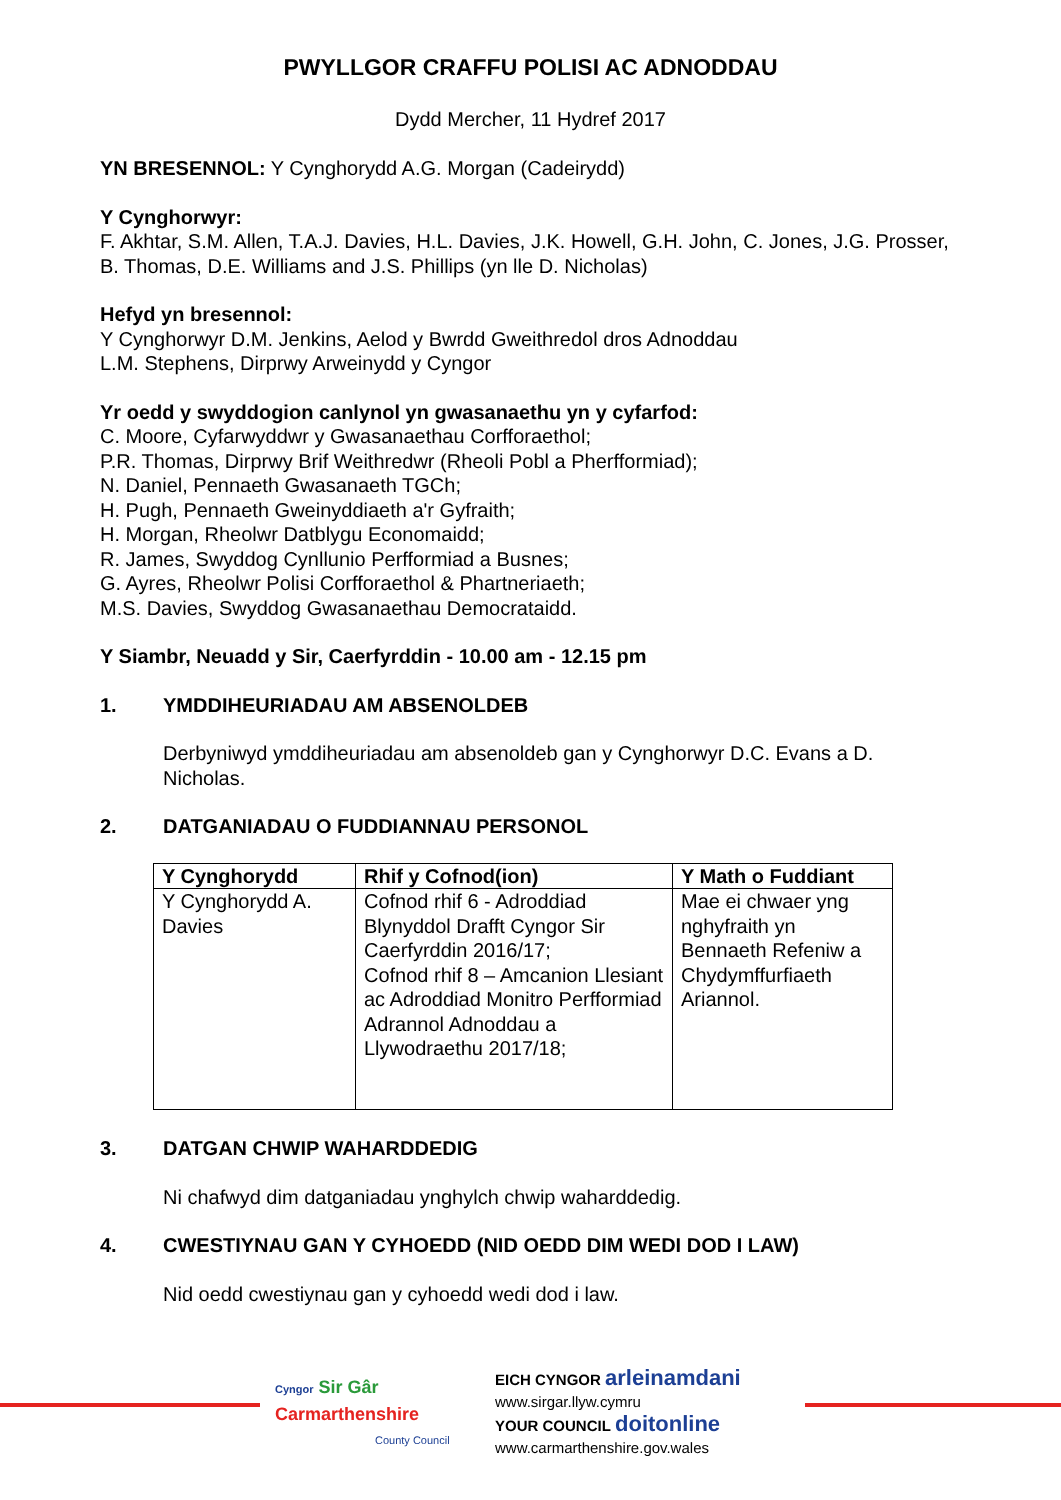PWYLLGOR CRAFFU POLISI AC ADNODDAU
Dydd Mercher, 11 Hydref 2017
YN BRESENNOL: Y Cynghorydd A.G. Morgan (Cadeirydd)
Y Cynghorwyr:
F. Akhtar, S.M. Allen, T.A.J. Davies, H.L. Davies, J.K. Howell, G.H. John, C. Jones, J.G. Prosser, B. Thomas, D.E. Williams and J.S. Phillips (yn lle D. Nicholas)
Hefyd yn bresennol:
Y Cynghorwyr D.M. Jenkins, Aelod y Bwrdd Gweithredol dros Adnoddau
L.M. Stephens, Dirprwy Arweinydd y Cyngor
Yr oedd y swyddogion canlynol yn gwasanaethu yn y cyfarfod:
C. Moore, Cyfarwyddwr y Gwasanaethau Corfforaethol;
P.R. Thomas, Dirprwy Brif Weithredwr (Rheoli Pobl a Pherfformiad);
N. Daniel, Pennaeth Gwasanaeth TGCh;
H. Pugh, Pennaeth Gweinyddiaeth a'r Gyfraith;
H. Morgan, Rheolwr Datblygu Economaidd;
R. James, Swyddog Cynllunio Perfformiad a Busnes;
G. Ayres, Rheolwr Polisi Corfforaethol & Phartneriaeth;
M.S. Davies, Swyddog Gwasanaethau Democrataidd.
Y Siambr, Neuadd y Sir, Caerfyrddin - 10.00 am - 12.15 pm
1. YMDDIHEURIADAU AM ABSENOLDEB
Derbyniwyd ymddiheuriadau am absenoldeb gan y Cynghorwyr D.C. Evans a D. Nicholas.
2. DATGANIADAU O FUDDIANNAU PERSONOL
| Y Cynghorydd | Rhif y Cofnod(ion) | Y Math o Fuddiant |
| --- | --- | --- |
| Y Cynghorydd A. Davies | Cofnod rhif 6 - Adroddiad Blynyddol Drafft Cyngor Sir Caerfyrddin 2016/17; Cofnod rhif 8 – Amcanion Llesiant ac Adroddiad Monitro Perfformiad Adrannol Adnoddau a Llywodraethu 2017/18; | Mae ei chwaer yng nghyfraith yn Bennaeth Refeniw a Chydymffurfiaeth Ariannol. |
3. DATGAN CHWIP WAHARDDEDIG
Ni chafwyd dim datganiadau ynghylch chwip waharddedig.
4. CWESTIYNAU GAN Y CYHOEDD (NID OEDD DIM WEDI DOD I LAW)
Nid oedd cwestiynau gan y cyhoedd wedi dod i law.
Cyngor Sir Gâr
Carmarthenshire
County Council
EICH CYNGOR arleinamdani
www.sirgar.llyw.cymru
YOUR COUNCIL doitonline
www.carmarthenshire.gov.wales